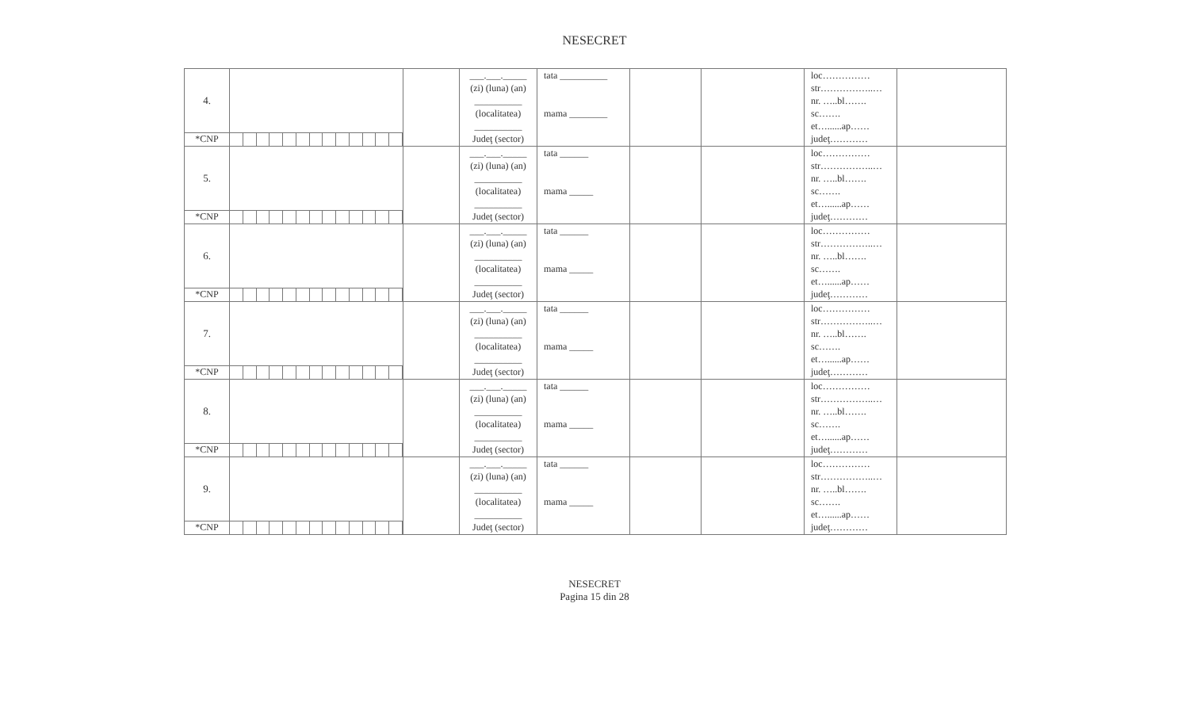NESECRET
| 4. | | | ___.___._____ (zi) (luna) (an) __________ (localitatea) __________ Judeţ (sector) | tata __________ mama ________ | | | loc…………… str……………..… nr. …..bl……. sc……. et…......ap…… judeţ………… | |
| *CNP | | | | | | | | |
| 5. | | | ___.___._____ (zi) (luna) (an) __________ (localitatea) __________ Judeţ (sector) | tata ______ mama _____ | | | loc…………… str……………..… nr. …..bl……. sc……. et…......ap…… judeţ………… | |
| *CNP | | | | | | | | |
| 6. | | | ___.___._____ (zi) (luna) (an) __________ (localitatea) __________ Judeţ (sector) | tata ______ mama _____ | | | loc…………… str……………..… nr. …..bl……. sc……. et…......ap…… judeţ………… | |
| *CNP | | | | | | | | |
| 7. | | | ___.___._____ (zi) (luna) (an) __________ (localitatea) __________ Judeţ (sector) | tata ______ mama _____ | | | loc…………… str……………..… nr. …..bl……. sc……. et…......ap…… judeţ………… | |
| *CNP | | | | | | | | |
| 8. | | | ___.___._____ (zi) (luna) (an) __________ (localitatea) __________ Judeţ (sector) | tata ______ mama _____ | | | loc…………… str……………..… nr. …..bl……. sc……. et…......ap…… judeţ………… | |
| *CNP | | | | | | | | |
| 9. | | | ___.___._____ (zi) (luna) (an) __________ (localitatea) __________ Judeţ (sector) | tata ______ mama _____ | | | loc…………… str……………..… nr. …..bl……. sc……. et…......ap…… judeţ………… | |
| *CNP | | | | | | | | |
NESECRET
Pagina 15 din 28